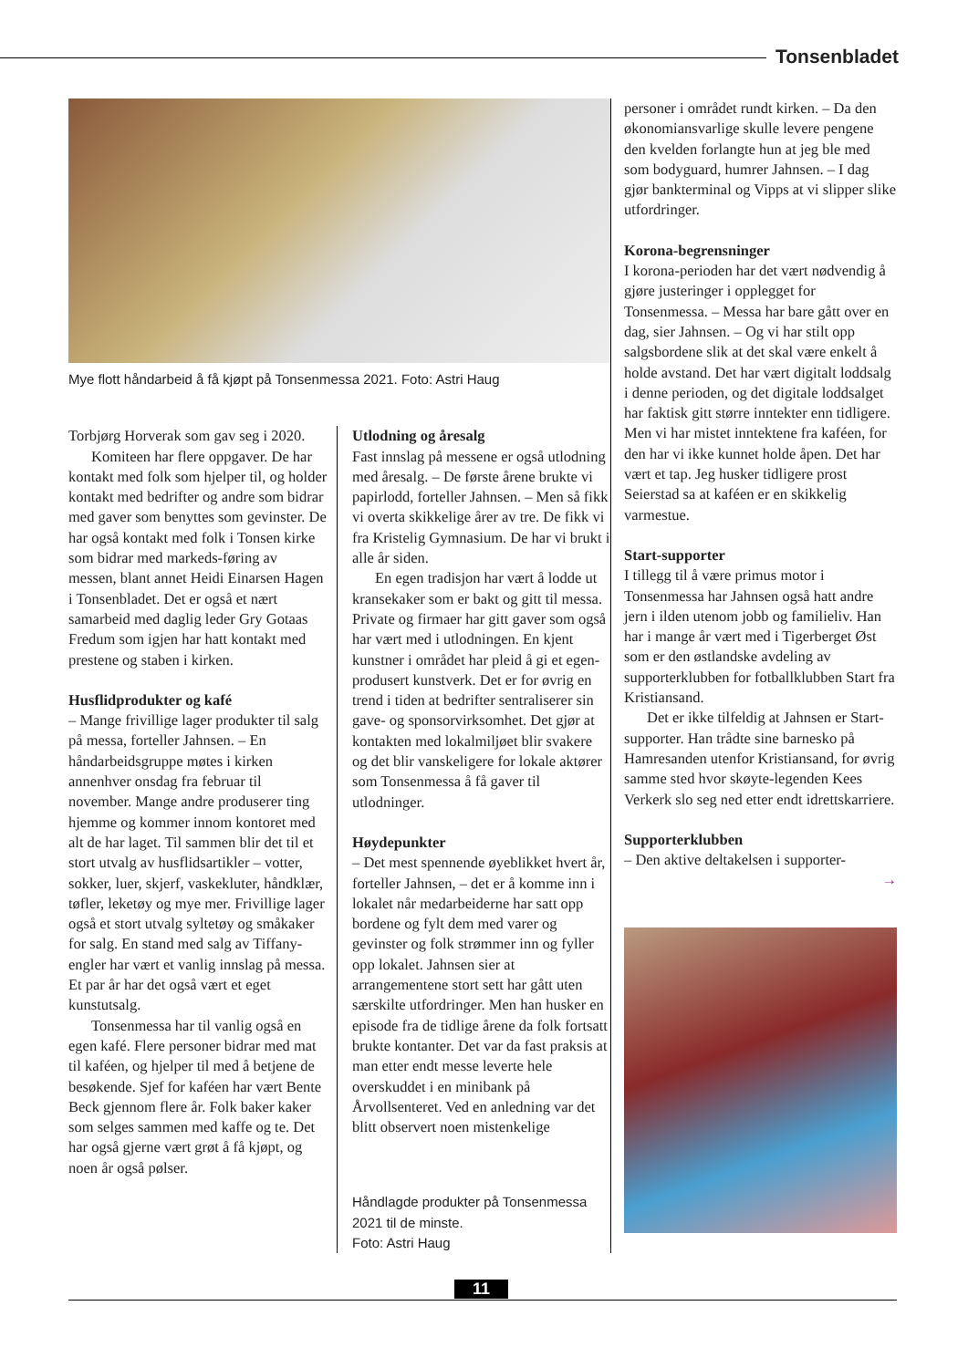Tonsenbladet
Mye flott håndarbeid å få kjøpt på Tonsenmessa 2021. Foto: Astri Haug
Torbjørg Horverak som gav seg i 2020.
Komiteen har flere oppgaver. De har kontakt med folk som hjelper til, og holder kontakt med bedrifter og andre som bidrar med gaver som benyttes som gevinster. De har også kontakt med folk i Tonsen kirke som bidrar med markeds-føring av messen, blant annet Heidi Einarsen Hagen i Tonsenbladet. Det er også et nært samarbeid med daglig leder Gry Gotaas Fredum som igjen har hatt kontakt med prestene og staben i kirken.
Husflidprodukter og kafé
– Mange frivillige lager produkter til salg på messa, forteller Jahnsen. – En håndarbeidsgruppe møtes i kirken annenhver onsdag fra februar til november. Mange andre produserer ting hjemme og kommer innom kontoret med alt de har laget. Til sammen blir det til et stort utvalg av husflidsartikler – votter, sokker, luer, skjerf, vaskekluter, håndklær, tøfler, leketøy og mye mer. Frivillige lager også et stort utvalg syltetøy og småkaker for salg. En stand med salg av Tiffany-engler har vært et vanlig innslag på messa. Et par år har det også vært et eget kunstutsalg.
Tonsenmessa har til vanlig også en egen kafé. Flere personer bidrar med mat til kaféen, og hjelper til med å betjene de besøkende. Sjef for kaféen har vært Bente Beck gjennom flere år. Folk baker kaker som selges sammen med kaffe og te. Det har også gjerne vært grøt å få kjøpt, og noen år også pølser.
Utlodning og åresalg
Fast innslag på messene er også utlodning med åresalg. – De første årene brukte vi papirlodd, forteller Jahnsen. – Men så fikk vi overta skikkelige årer av tre. De fikk vi fra Kristelig Gymnasium. De har vi brukt i alle år siden.
En egen tradisjon har vært å lodde ut kransekaker som er bakt og gitt til messa. Private og firmaer har gitt gaver som også har vært med i utlodningen. En kjent kunstner i området har pleid å gi et egen-produsert kunstverk. Det er for øvrig en trend i tiden at bedrifter sentraliserer sin gave- og sponsorvirksomhet. Det gjør at kontakten med lokalmiljøet blir svakere og det blir vanskeligere for lokale aktører som Tonsenmessa å få gaver til utlodninger.
Høydepunkter
– Det mest spennende øyeblikket hvert år, forteller Jahnsen, – det er å komme inn i lokalet når medarbeiderne har satt opp bordene og fylt dem med varer og gevinster og folk strømmer inn og fyller opp lokalet. Jahnsen sier at arrangementene stort sett har gått uten særskilte utfordringer. Men han husker en episode fra de tidlige årene da folk fortsatt brukte kontanter. Det var da fast praksis at man etter endt messe leverte hele overskuddet i en minibank på Årvollsenteret. Ved en anledning var det blitt observert noen mistenkelige
Håndlagde produkter på Tonsenmessa 2021 til de minste.
Foto: Astri Haug
personer i området rundt kirken. – Da den økonomiansvarlige skulle levere pengene den kvelden forlangte hun at jeg ble med som bodyguard, humrer Jahnsen. – I dag gjør bankterminal og Vipps at vi slipper slike utfordringer.
Korona-begrensninger
I korona-perioden har det vært nødvendig å gjøre justeringer i opplegget for Tonsenmessa. – Messa har bare gått over en dag, sier Jahnsen. – Og vi har stilt opp salgsbordene slik at det skal være enkelt å holde avstand. Det har vært digitalt loddsalg i denne perioden, og det digitale loddsalget har faktisk gitt større inntekter enn tidligere. Men vi har mistet inntektene fra kaféen, for den har vi ikke kunnet holde åpen. Det har vært et tap. Jeg husker tidligere prost Seierstad sa at kaféen er en skikkelig varmestue.
Start-supporter
I tillegg til å være primus motor i Tonsenmessa har Jahnsen også hatt andre jern i ilden utenom jobb og familieliv. Han har i mange år vært med i Tigerberget Øst som er den østlandske avdeling av supporterklubben for fotballklubben Start fra Kristiansand.
Det er ikke tilfeldig at Jahnsen er Start-supporter. Han trådte sine barnesko på Hamresanden utenfor Kristiansand, for øvrig samme sted hvor skøyte-legenden Kees Verkerk slo seg ned etter endt idrettskarriere.
Supporterklubben
– Den aktive deltakelsen i supporter-
→
11